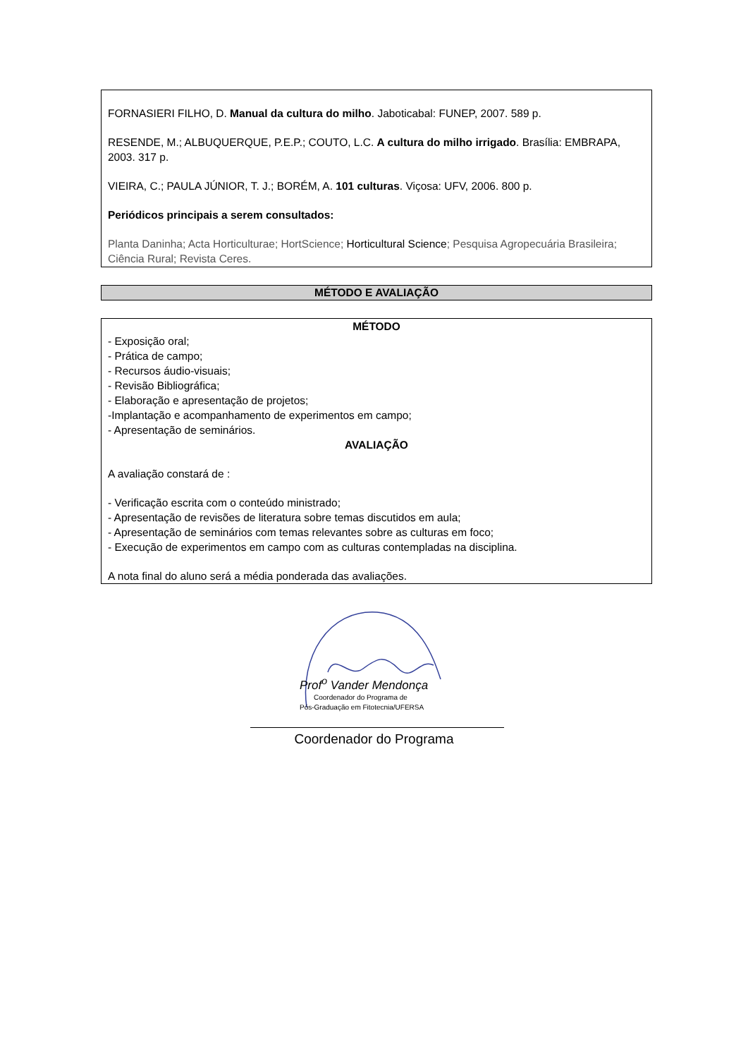FORNASIERI FILHO, D. Manual da cultura do milho. Jaboticabal: FUNEP, 2007. 589 p.
RESENDE, M.; ALBUQUERQUE, P.E.P.; COUTO, L.C. A cultura do milho irrigado. Brasília: EMBRAPA, 2003. 317 p.
VIEIRA, C.; PAULA JÚNIOR, T. J.; BORÉM, A. 101 culturas. Viçosa: UFV, 2006. 800 p.
Periódicos principais a serem consultados:
Planta Daninha; Acta Horticulturae; HortScience; Horticultural Science; Pesquisa Agropecuária Brasileira; Ciência Rural; Revista Ceres.
MÉTODO E AVALIAÇÃO
MÉTODO
- Exposição oral;
- Prática de campo;
- Recursos áudio-visuais;
- Revisão Bibliográfica;
- Elaboração e apresentação de projetos;
-Implantação e acompanhamento de experimentos em campo;
- Apresentação de seminários.
AVALIAÇÃO
A avaliação constará de :
- Verificação escrita com o conteúdo ministrado;
- Apresentação de revisões de literatura sobre temas discutidos em aula;
- Apresentação de seminários com temas relevantes sobre as culturas em foco;
- Execução de experimentos em campo com as culturas contempladas na disciplina.
A nota final do aluno será a média ponderada das avaliações.
Prof<sup>o</sup> Vander Mendonça
Coordenador do Programa de
Pós-Graduação em Fitotecnia/UFERSA
Coordenador do Programa